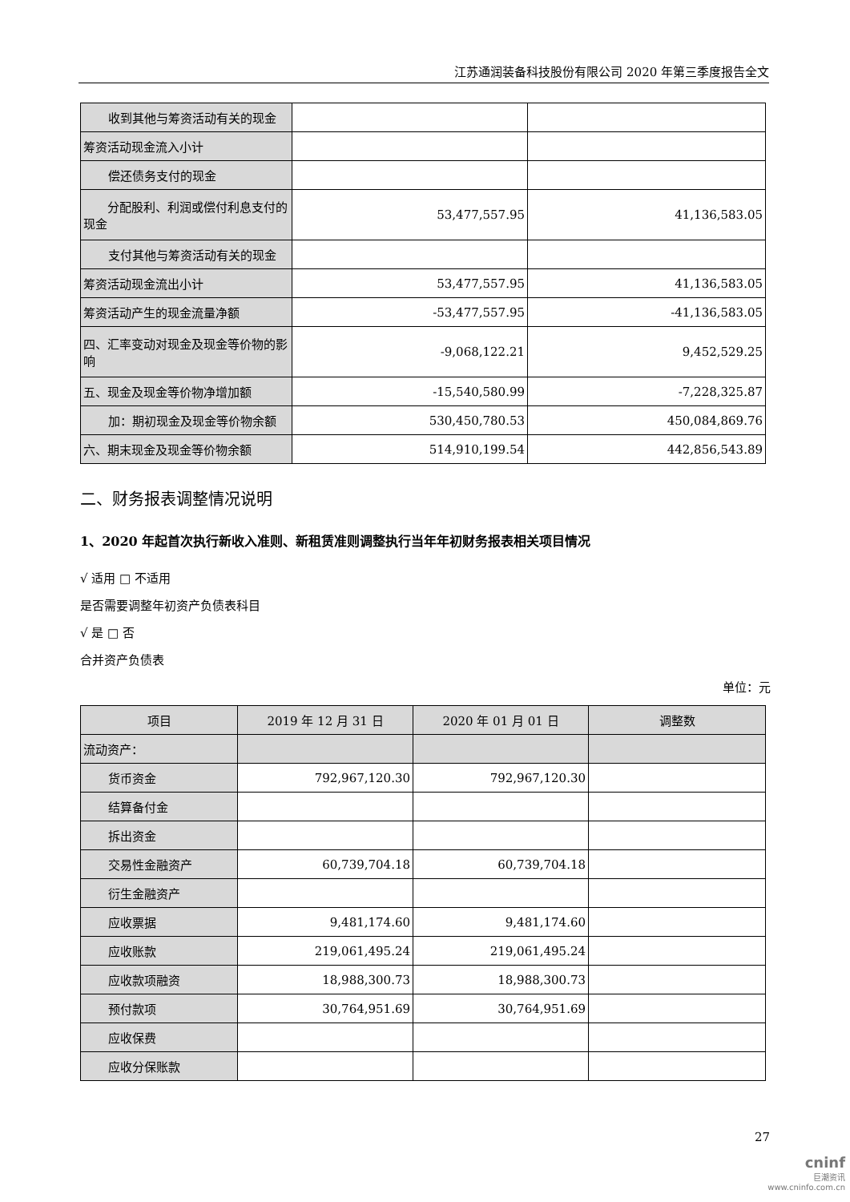江苏通润装备科技股份有限公司 2020 年第三季度报告全文
| 收到其他与筹资活动有关的现金 | | |
| 筹资活动现金流入小计 | | |
| 偿还债务支付的现金 | | |
| 分配股利、利润或偿付利息支付的现金 | 53,477,557.95 | 41,136,583.05 |
| 支付其他与筹资活动有关的现金 | | |
| 筹资活动现金流出小计 | 53,477,557.95 | 41,136,583.05 |
| 筹资活动产生的现金流量净额 | -53,477,557.95 | -41,136,583.05 |
| 四、汇率变动对现金及现金等价物的影响 | -9,068,122.21 | 9,452,529.25 |
| 五、现金及现金等价物净增加额 | -15,540,580.99 | -7,228,325.87 |
| 加：期初现金及现金等价物余额 | 530,450,780.53 | 450,084,869.76 |
| 六、期末现金及现金等价物余额 | 514,910,199.54 | 442,856,543.89 |
二、财务报表调整情况说明
1、2020 年起首次执行新收入准则、新租赁准则调整执行当年年初财务报表相关项目情况
√ 适用 □ 不适用
是否需要调整年初资产负债表科目
√ 是 □ 否
合并资产负债表
单位：元
| 项目 | 2019 年 12 月 31 日 | 2020 年 01 月 01 日 | 调整数 |
| --- | --- | --- | --- |
| 流动资产： | | | |
| 货币资金 | 792,967,120.30 | 792,967,120.30 | |
| 结算备付金 | | | |
| 拆出资金 | | | |
| 交易性金融资产 | 60,739,704.18 | 60,739,704.18 | |
| 衍生金融资产 | | | |
| 应收票据 | 9,481,174.60 | 9,481,174.60 | |
| 应收账款 | 219,061,495.24 | 219,061,495.24 | |
| 应收款项融资 | 18,988,300.73 | 18,988,300.73 | |
| 预付款项 | 30,764,951.69 | 30,764,951.69 | |
| 应收保费 | | | |
| 应收分保账款 | | | |
27
cninf
巨潮资讯
www.cninfo.com.cn